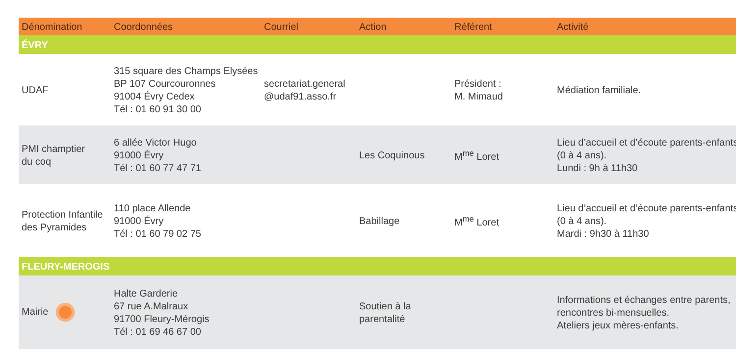| Dénomination | Coordonnées | Courriel | Action | Référent | Activité |
| --- | --- | --- | --- | --- | --- |
| ÉVRY | | | | | |
| UDAF | 315 square des Champs Elysées BP 107 Courcouronnes 91004 Évry Cedex Tél : 01 60 91 30 00 | secretariat.general @udaf91.asso.fr | | Président : M. Mimaud | Médiation familiale. |
| PMI champtier du coq | 6 allée Victor Hugo 91000 Évry Tél : 01 60 77 47 71 | | Les Coquinous | M<sup>me</sup> Loret | Lieu d’accueil et d’écoute parents-enfants (0 à 4 ans). Lundi : 9h à 11h30 |
| Protection Infantile des Pyramides | 110 place Allende 91000 Évry Tél : 01 60 79 02 75 | | Babillage | M<sup>me</sup> Loret | Lieu d’accueil et d’écoute parents-enfants (0 à 4 ans). Mardi : 9h30 à 11h30 |
| FLEURY-MEROGIS | | | | | |
| Mairie | Halte Garderie 67 rue A.Malraux 91700 Fleury-Mérogis Tél : 01 69 46 67 00 | | Soutien à la parentalité | | Informations et échanges entre parents, rencontres bi-mensuelles. Ateliers jeux mères-enfants. |